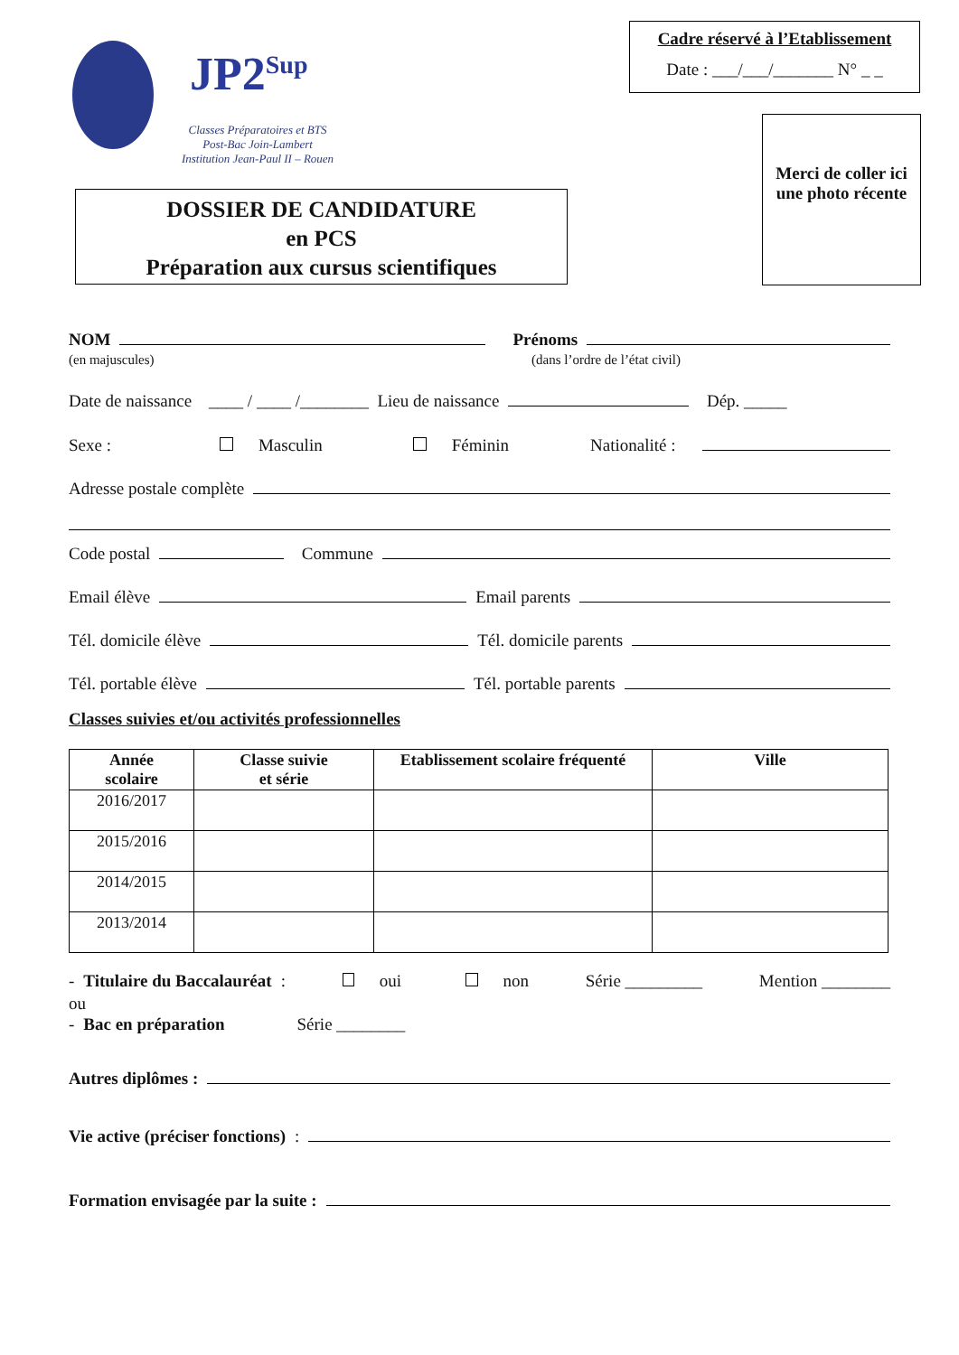JP2<sup>Sup</sup>
Classes Préparatoires et BTS
Post-Bac Join-Lambert
Institution Jean-Paul II – Rouen
Cadre réservé à l’Etablissement
Date : ___/___/_______ N° _ _
Merci de coller ici une photo récente
DOSSIER DE CANDIDATURE
en PCS
Préparation aux cursus scientifiques
NOM Prénoms
(en majuscules) (dans l’ordre de l’état civil)
Date de naissance ____ / ____ /________ Lieu de naissance Dép. _____
Sexe : Masculin Féminin Nationalité :
Adresse postale complète
Code postal Commune
Email élève Email parents
Tél. domicile élève Tél. domicile parents
Tél. portable élève Tél. portable parents
Classes suivies et/ou activités professionnelles
| Année scolaire | Classe suivie et série | Etablissement scolaire fréquenté | Ville |
| --- | --- | --- | --- |
| 2016/2017 | | | |
| 2015/2016 | | | |
| 2014/2015 | | | |
| 2013/2014 | | | |
- Titulaire du Baccalauréat : oui non Série _________ Mention ________
ou
- Bac en préparation Série ________
Autres diplômes :
Vie active (préciser fonctions) :
Formation envisagée par la suite :